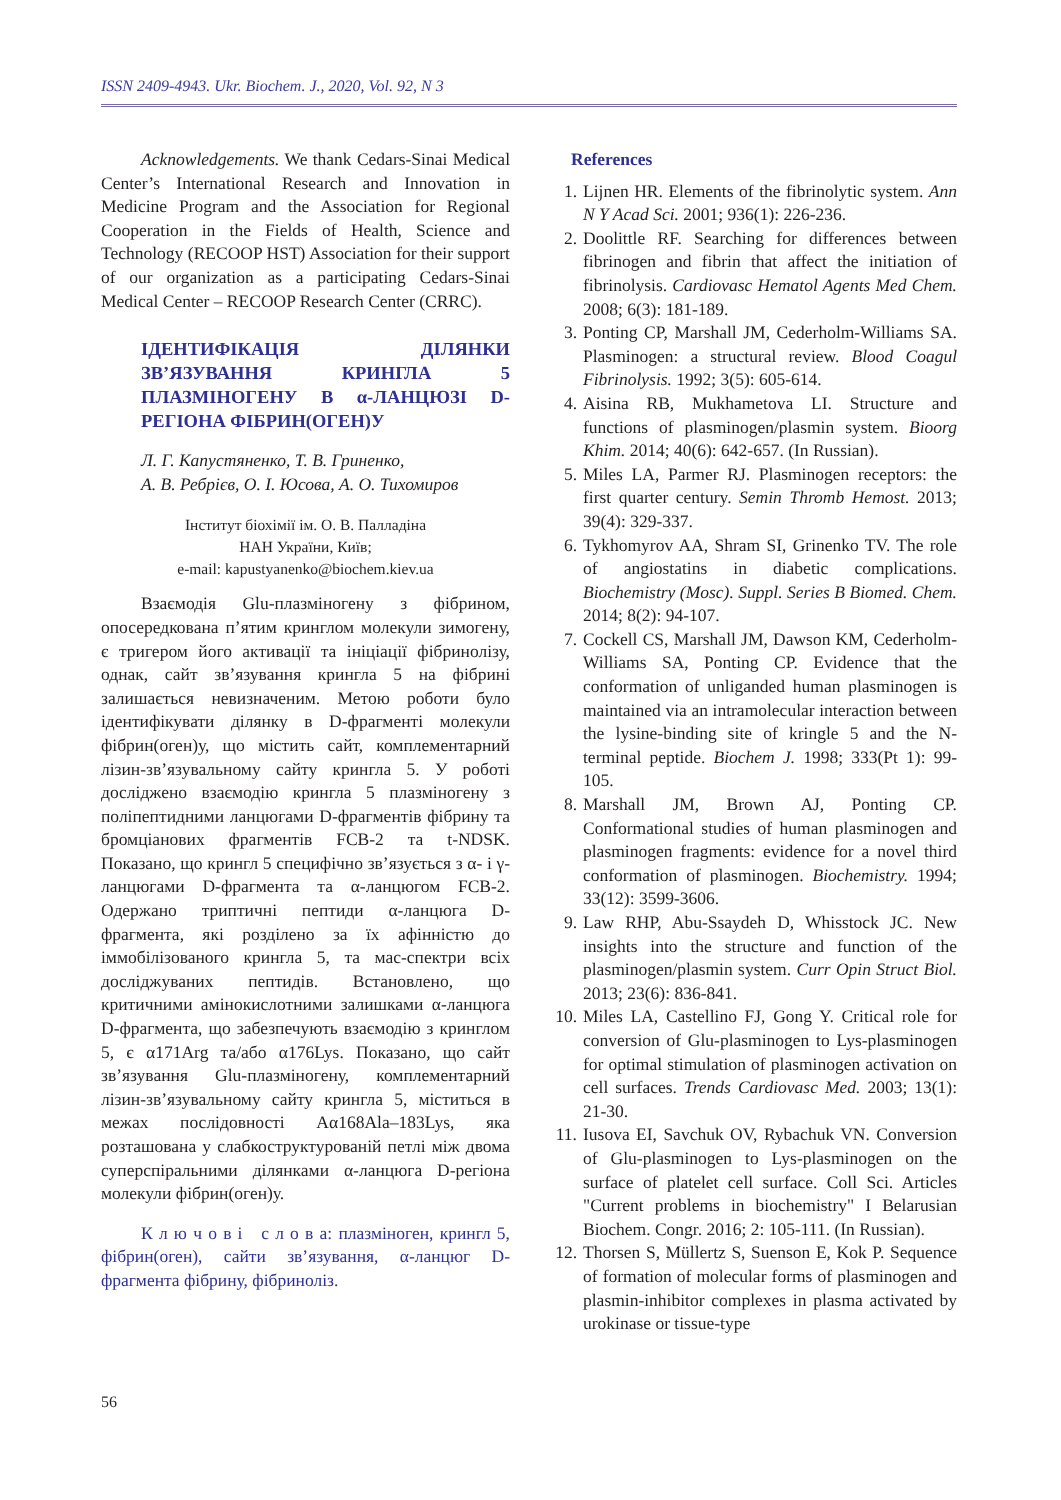ISSN 2409-4943. Ukr. Biochem. J., 2020, Vol. 92, N 3
Acknowledgements. We thank Cedars-Sinai Medical Center’s International Research and Innovation in Medicine Program and the Association for Regional Cooperation in the Fields of Health, Science and Technology (RECOOP HST) Association for their support of our organization as a participating Cedars-Sinai Medical Center – RECOOP Research Center (CRRC).
ІДЕНТИФІКАЦІЯ ДІЛЯНКИ ЗВ’ЯЗУВАННЯ КРИНГЛА 5 ПЛАЗМІНОГЕНУ В α-ЛАНЦЮЗІ D-РЕГІОНА ФІБРИН(ОГЕН)У
Л. Г. Капустяненко, Т. В. Гриненко,
А. В. Ребрієв, О. І. Юсова, А. О. Тихомиров
Інститут біохімії ім. О. В. Палладіна
НАН України, Київ;
e-mail: kapustyanenko@biochem.kiev.ua
Взаємодія Glu-плазміногену з фібрином, опосередкована п’ятим кринглом молекули зимогену, є тригером його активації та ініціації фібринолізу, однак, сайт зв’язування крингла 5 на фібрині залишається невизначеним. Метою роботи було ідентифікувати ділянку в D-фрагменті молекули фібрин(оген)у, що містить сайт, комплементарний лізин-зв’язувальному сайту крингла 5. У роботі досліджено взаємодію крингла 5 плазміногену з поліпептидними ланцюгами D-фрагментів фібрину та бромціанових фрагментів FCB-2 та t-NDSK. Показано, що крингл 5 специфічно зв’язується з α- і γ-ланцюгами D-фрагмента та α-ланцюгом FCB-2. Одержано триптичні пептиди α-ланцюга D-фрагмента, які розділено за їх афінністю до іммобілізованого крингла 5, та мас-спектри всіх досліджуваних пептидів. Встановлено, що критичними амінокислотними залишками α-ланцюга D-фрагмента, що забезпечують взаємодію з кринглом 5, є α171Arg та/або α176Lys. Показано, що сайт зв’язування Glu-плазміногену, комплементарний лізин-зв’язувальному сайту крингла 5, міститься в межах послідовності Aα168Ala–183Lys, яка розташована у слабкоструктурованій петлі між двома суперспіральними ділянками α-ланцюга D-регіона молекули фібрин(оген)у.
К л ю ч о в і с л о в а: плазміноген, крингл 5, фібрин(оген), сайти зв’язування, α-ланцюг D-фрагмента фібрину, фібриноліз.
References
1. Lijnen HR. Elements of the fibrinolytic system. Ann N Y Acad Sci. 2001; 936(1): 226-236.
2. Doolittle RF. Searching for differences between fibrinogen and fibrin that affect the initiation of fibrinolysis. Cardiovasc Hematol Agents Med Chem. 2008; 6(3): 181-189.
3. Ponting CP, Marshall JM, Cederholm-Williams SA. Plasminogen: a structural review. Blood Coagul Fibrinolysis. 1992; 3(5): 605-614.
4. Aisina RB, Mukhametova LI. Structure and functions of plasminogen/plasmin system. Bioorg Khim. 2014; 40(6): 642-657. (In Russian).
5. Miles LA, Parmer RJ. Plasminogen receptors: the first quarter century. Semin Thromb Hemost. 2013; 39(4): 329-337.
6. Tykhomyrov AA, Shram SI, Grinenko TV. The role of angiostatins in diabetic complications. Biochemistry (Mosc). Suppl. Series B Biomed. Chem. 2014; 8(2): 94-107.
7. Cockell CS, Marshall JM, Dawson KM, Cederholm-Williams SA, Ponting CP. Evidence that the conformation of unliganded human plasminogen is maintained via an intramolecular interaction between the lysine-binding site of kringle 5 and the N-terminal peptide. Biochem J. 1998; 333(Pt 1): 99-105.
8. Marshall JM, Brown AJ, Ponting CP. Conformational studies of human plasminogen and plasminogen fragments: evidence for a novel third conformation of plasminogen. Biochemistry. 1994; 33(12): 3599-3606.
9. Law RHP, Abu-Ssaydeh D, Whisstock JC. New insights into the structure and function of the plasminogen/plasmin system. Curr Opin Struct Biol. 2013; 23(6): 836-841.
10. Miles LA, Castellino FJ, Gong Y. Critical role for conversion of Glu-plasminogen to Lys-plasminogen for optimal stimulation of plasminogen activation on cell surfaces. Trends Cardiovasc Med. 2003; 13(1): 21-30.
11. Iusova EI, Savchuk OV, Rybachuk VN. Conversion of Glu-plasminogen to Lys-plasminogen on the surface of platelet cell surface. Coll Sci. Articles "Current problems in biochemistry" I Belarusian Biochem. Congr. 2016; 2: 105-111. (In Russian).
12. Thorsen S, Müllertz S, Suenson E, Kok P. Sequence of formation of molecular forms of plasminogen and plasmin-inhibitor complexes in plasma activated by urokinase or tissue-type
56